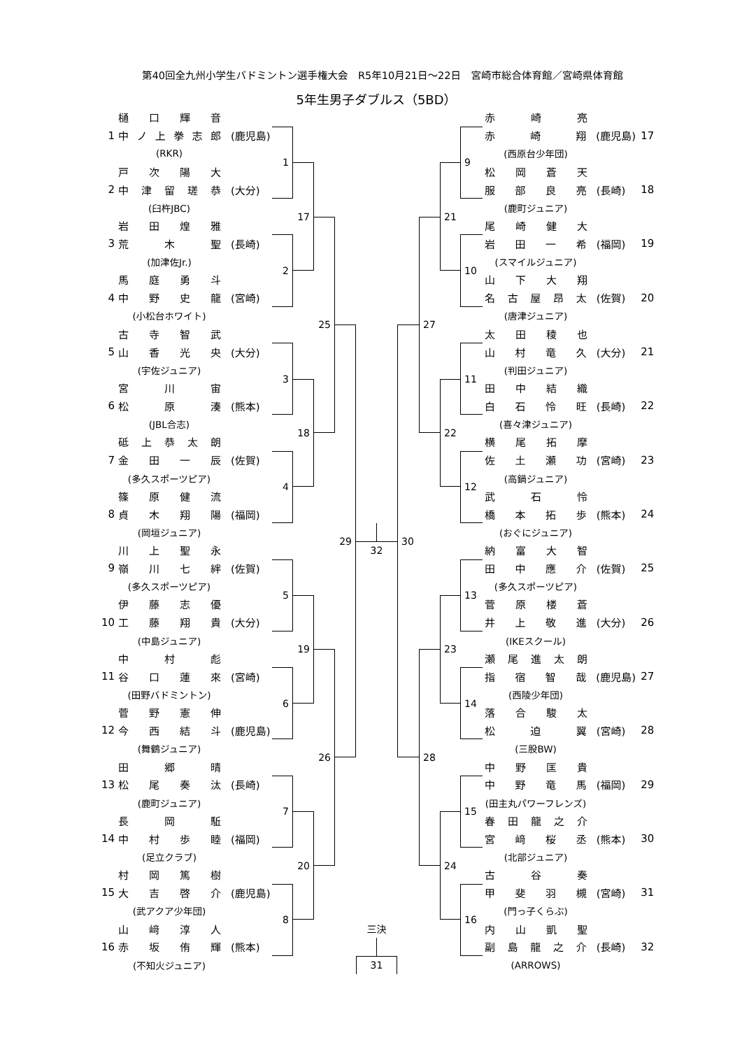第40回全九州小学生バドミントン選手権大会　R5年10月21日～22日　宮崎市総合体育館／宮崎県体育館
5年生男子ダブルス（5BD）
樋 口 輝 音
1 中 ノ 上 拳 志 郎 (鹿児島)
(RKR)
戸 次 陽 大
2 中 津 留 瑳 恭 (大分)
(臼杵JBC)
岩 田 煌 雅
3 荒 木 聖 (長崎)
(加津佐Jr.)
馬 庭 勇 斗
4 中 野 史 龍 (宮崎)
(小松台ホワイト)
古 寺 智 武
5 山 香 光 央 (大分)
(宇佐ジュニア)
宮 川 宙
6 松 原 湊 (熊本)
(JBL合志)
砥 上 恭 太 朗
7 金 田 一 辰 (佐賀)
(多久スポーツピア)
篠 原 健 流
8 貞 木 翔 陽 (福岡)
(岡垣ジュニア)
川 上 聖 永
9 嶺 川 七 絆 (佐賀)
(多久スポーツピア)
伊 藤 志 優
10 工 藤 翔 貴 (大分)
(中島ジュニア)
中 村 彪
11 谷 口 蓮 來 (宮崎)
(田野バドミントン)
菅 野 憲 伸
12 今 西 結 斗 (鹿児島)
(舞鶴ジュニア)
田 郷 晴
13 松 尾 奏 汰 (長崎)
(鹿町ジュニア)
長 岡 駈
14 中 村 歩 睦 (福岡)
(足立クラブ)
村 岡 篤 樹
15 大 吉 啓 介 (鹿児島)
(武アクア少年団)
山 﨑 淳 人
16 赤 坂 侑 輝 (熊本)
(不知火ジュニア)
赤 崎 亮
赤 崎 翔 (鹿児島) 17
(西原台少年団)
松 岡 蒼 天
服 部 良 亮 (長崎) 18
(鹿町ジュニア)
尾 崎 健 大
岩 田 一 希 (福岡) 19
(スマイルジュニア)
山 下 大 翔
名 古 屋 昂 太 (佐賀) 20
(唐津ジュニア)
太 田 稜 也
山 村 竜 久 (大分) 21
(判田ジュニア)
田 中 結 織
白 石 怜 旺 (長崎) 22
(喜々津ジュニア)
横 尾 拓 摩
佐 土 瀬 功 (宮崎) 23
(高鍋ジュニア)
武 石 怜
橋 本 拓 歩 (熊本) 24
(おぐにジュニア)
納 富 大 智
田 中 應 介 (佐賀) 25
(多久スポーツピア)
菅 原 楼 蒼
井 上 敬 進 (大分) 26
(IKEスクール)
瀬 尾 進 太 朗
指 宿 智 哉 (鹿児島) 27
(西陵少年団)
落 合 駿 太
松 迫 翼 (宮崎) 28
(三股BW)
中 野 匡 貴
中 野 竜 馬 (福岡) 29
(田主丸パワーフレンズ)
春 田 龍 之 介
宮 﨑 桜 丞 (熊本) 30
(北部ジュニア)
古 谷 奏
甲 斐 羽 槻 (宮崎) 31
(門っ子くらぶ)
内 山 凱 聖
副 島 龍 之 介 (長崎) 32
(ARROWS)
32
三決
31
1
2
3
4
5
6
7
8
17
18
19
20
25
26
29
9
10
11
12
13
14
15
16
21
22
23
24
27
28
30